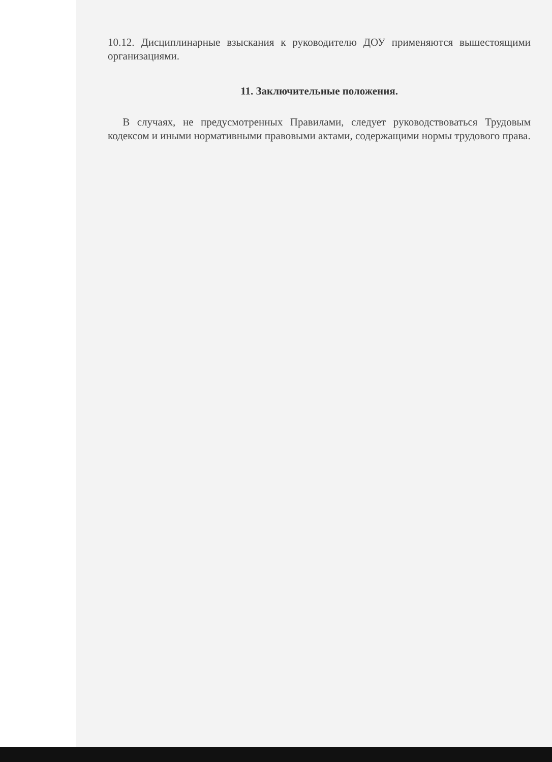10.12. Дисциплинарные взыскания к руководителю ДОУ применяются вышестоящими организациями.
11. Заключительные положения.
В случаях, не предусмотренных Правилами, следует руководствоваться Трудовым кодексом и иными нормативными правовыми актами, содержащими нормы трудового права.